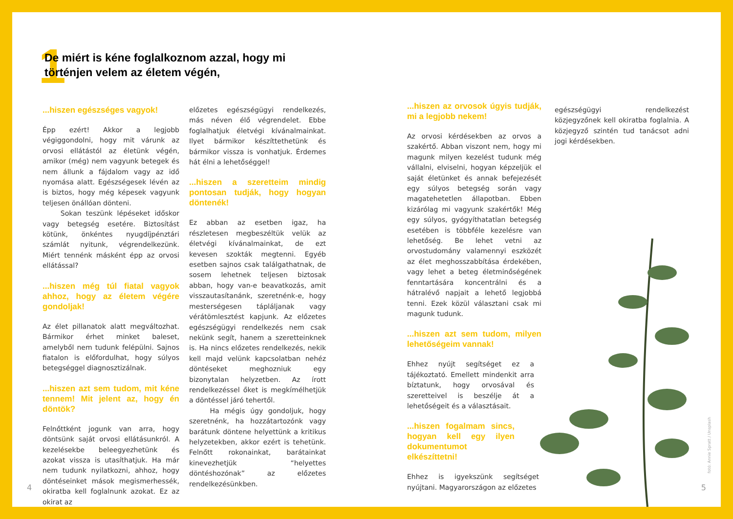1
De miért is kéne foglalkoznom azzal, hogy mi történjen velem az életem végén,
...hiszen egészséges vagyok!
Épp ezért! Akkor a legjobb végiggondolni, hogy mit várunk az orvosi ellátástól az életünk végén, amikor (még) nem vagyunk betegek és nem állunk a fájdalom vagy az idő nyomása alatt. Egészségesek lévén az is biztos, hogy még képesek vagyunk teljesen önállóan dönteni.
Sokan teszünk lépéseket időskor vagy betegség esetére. Biztosítást kötünk, önkéntes nyugdíjpénztári számlát nyitunk, végrendelkezünk. Miért tennénk másként épp az orvosi ellátással?
...hiszen még túl fiatal vagyok ahhoz, hogy az életem végére gondoljak!
Az élet pillanatok alatt megváltozhat. Bármikor érhet minket baleset, amelyből nem tudunk felépülni. Sajnos fiatalon is előfordulhat, hogy súlyos betegséggel diagnosztizálnak.
...hiszen azt sem tudom, mit kéne tennem! Mit jelent az, hogy én döntök?
Felnőttként jogunk van arra, hogy döntsünk saját orvosi ellátásunkról. A kezelésekbe beleegyezhetünk és azokat vissza is utasíthatjuk. Ha már nem tudunk nyilatkozni, ahhoz, hogy döntéseinket mások megismerhessék, okiratba kell foglalnunk azokat. Ez az okirat az
előzetes egészségügyi rendelkezés, más néven élő végrendelet. Ebbe foglalhatjuk életvégi kívánalmainkat. Ilyet bármikor készíttethetünk és bármikor vissza is vonhatjuk. Érdemes hát élni a lehetőséggel!
...hiszen a szeretteim mindig pontosan tudják, hogy hogyan döntenék!
Ez abban az esetben igaz, ha részletesen megbeszéltük velük az életvégi kívánalmainkat, de ezt kevesen szokták megtenni. Egyéb esetben sajnos csak találgathatnak, de sosem lehetnek teljesen biztosak abban, hogy van-e beavatkozás, amit visszautasítanánk, szeretnénk-e, hogy mesterségesen tápláljanak vagy vérátömlesztést kapjunk. Az előzetes egészségügyi rendelkezés nem csak nekünk segít, hanem a szeretteinknek is. Ha nincs előzetes rendelkezés, nekik kell majd velünk kapcsolatban nehéz döntéseket meghozniuk egy bizonytalan helyzetben. Az írott rendelkezéssel őket is megkímélhetjük a döntéssel járó tehertől.
Ha mégis úgy gondoljuk, hogy szeretnénk, ha hozzátartozónk vagy barátunk döntene helyettünk a kritikus helyzetekben, akkor ezért is tehetünk. Felnőtt rokonainkat, barátainkat kinevezhetjük “helyettes döntéshozónak” az előzetes rendelkezésünkben.
...hiszen az orvosok úgyis tudják, mi a legjobb nekem!
Az orvosi kérdésekben az orvos a szakértő. Abban viszont nem, hogy mi magunk milyen kezelést tudunk még vállalni, elviselni, hogyan képzeljük el saját életünket és annak befejezését egy súlyos betegség során vagy magatehetetlen állapotban. Ebben kizárólag mi vagyunk szakértők! Még egy súlyos, gyógyíthatatlan betegség esetében is többféle kezelésre van lehetőség. Be lehet vetni az orvostudomány valamennyi eszközét az élet meghosszabbítása érdekében, vagy lehet a beteg életminőségének fenntartására koncentrálni és a hátralévő napjait a lehető legjobbá tenni. Ezek közül választani csak mi magunk tudunk.
...hiszen azt sem tudom, milyen lehetőségeim vannak!
Ehhez nyújt segítséget ez a tájékoztató. Emellett mindenkit arra bíztatunk, hogy orvosával és szeretteivel is beszélje át a lehetőségeit és a választásait.
...hiszen fogalmam sincs, hogyan kell egy ilyen dokumentumot elkészíttetni!
Ehhez is igyekszünk segítséget nyújtani. Magyarországon az előzetes
egészségügyi rendelkezést közjegyzőnek kell okiratba foglalnia. A közjegyző szintén tud tanácsot adni jogi kérdésekben.
fotó: Annie Spratt / Unsplash
4 5